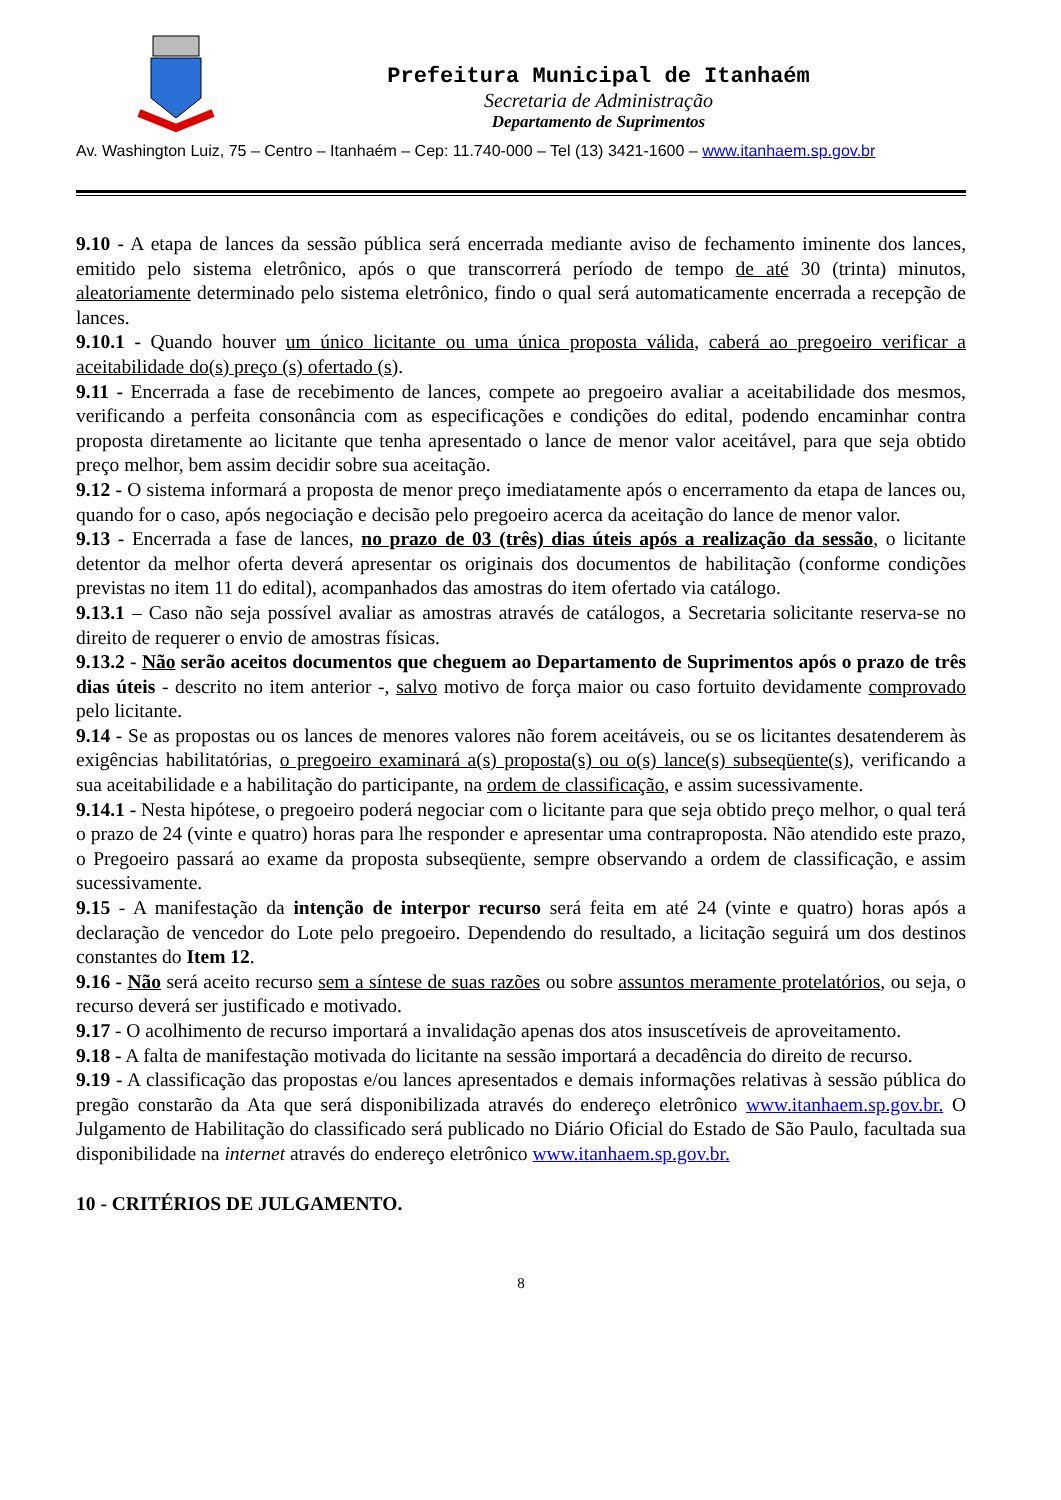Prefeitura Municipal de Itanhaém
Secretaria de Administração
Departamento de Suprimentos
Av. Washington Luiz, 75 – Centro – Itanhaém – Cep: 11.740-000 – Tel (13) 3421-1600 – www.itanhaem.sp.gov.br
9.10 - A etapa de lances da sessão pública será encerrada mediante aviso de fechamento iminente dos lances, emitido pelo sistema eletrônico, após o que transcorrerá período de tempo de até 30 (trinta) minutos, aleatoriamente determinado pelo sistema eletrônico, findo o qual será automaticamente encerrada a recepção de lances.
9.10.1 - Quando houver um único licitante ou uma única proposta válida, caberá ao pregoeiro verificar a aceitabilidade do(s) preço (s) ofertado (s).
9.11 - Encerrada a fase de recebimento de lances, compete ao pregoeiro avaliar a aceitabilidade dos mesmos, verificando a perfeita consonância com as especificações e condições do edital, podendo encaminhar contra proposta diretamente ao licitante que tenha apresentado o lance de menor valor aceitável, para que seja obtido preço melhor, bem assim decidir sobre sua aceitação.
9.12 - O sistema informará a proposta de menor preço imediatamente após o encerramento da etapa de lances ou, quando for o caso, após negociação e decisão pelo pregoeiro acerca da aceitação do lance de menor valor.
9.13 - Encerrada a fase de lances, no prazo de 03 (três) dias úteis após a realização da sessão, o licitante detentor da melhor oferta deverá apresentar os originais dos documentos de habilitação (conforme condições previstas no item 11 do edital), acompanhados das amostras do item ofertado via catálogo.
9.13.1 – Caso não seja possível avaliar as amostras através de catálogos, a Secretaria solicitante reserva-se no direito de requerer o envio de amostras físicas.
9.13.2 - Não serão aceitos documentos que cheguem ao Departamento de Suprimentos após o prazo de três dias úteis - descrito no item anterior -, salvo motivo de força maior ou caso fortuito devidamente comprovado pelo licitante.
9.14 - Se as propostas ou os lances de menores valores não forem aceitáveis, ou se os licitantes desatenderem às exigências habilitatórias, o pregoeiro examinará a(s) proposta(s) ou o(s) lance(s) subseqüente(s), verificando a sua aceitabilidade e a habilitação do participante, na ordem de classificação, e assim sucessivamente.
9.14.1 - Nesta hipótese, o pregoeiro poderá negociar com o licitante para que seja obtido preço melhor, o qual terá o prazo de 24 (vinte e quatro) horas para lhe responder e apresentar uma contraproposta. Não atendido este prazo, o Pregoeiro passará ao exame da proposta subseqüente, sempre observando a ordem de classificação, e assim sucessivamente.
9.15 - A manifestação da intenção de interpor recurso será feita em até 24 (vinte e quatro) horas após a declaração de vencedor do Lote pelo pregoeiro. Dependendo do resultado, a licitação seguirá um dos destinos constantes do Item 12.
9.16 - Não será aceito recurso sem a síntese de suas razões ou sobre assuntos meramente protelatórios, ou seja, o recurso deverá ser justificado e motivado.
9.17 - O acolhimento de recurso importará a invalidação apenas dos atos insuscetíveis de aproveitamento.
9.18 - A falta de manifestação motivada do licitante na sessão importará a decadência do direito de recurso.
9.19 - A classificação das propostas e/ou lances apresentados e demais informações relativas à sessão pública do pregão constarão da Ata que será disponibilizada através do endereço eletrônico www.itanhaem.sp.gov.br. O Julgamento de Habilitação do classificado será publicado no Diário Oficial do Estado de São Paulo, facultada sua disponibilidade na internet através do endereço eletrônico www.itanhaem.sp.gov.br.
10 - CRITÉRIOS DE JULGAMENTO.
8